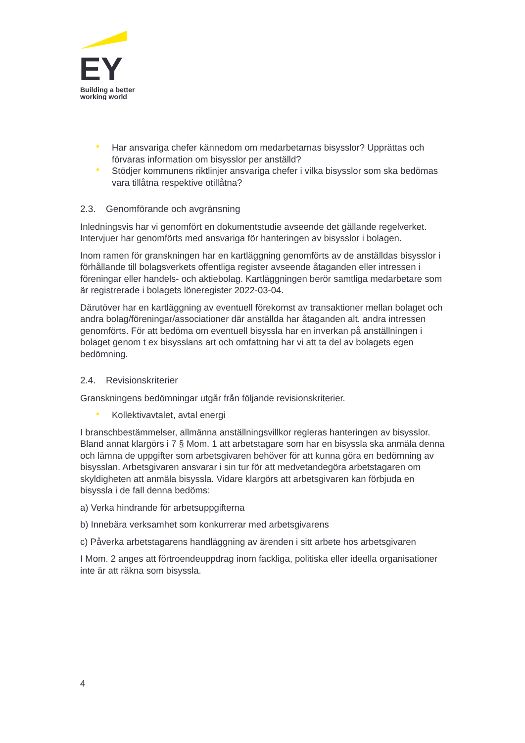EY
Building a better
working world
• Har ansvariga chefer kännedom om medarbetarnas bisysslor? Upprättas och förvaras information om bisysslor per anställd?
• Stödjer kommunens riktlinjer ansvariga chefer i vilka bisysslor som ska bedömas vara tillåtna respektive otillåtna?
2.3. Genomförande och avgränsning
Inledningsvis har vi genomfört en dokumentstudie avseende det gällande regelverket. Intervjuer har genomförts med ansvariga för hanteringen av bisysslor i bolagen.
Inom ramen för granskningen har en kartläggning genomförts av de anställdas bisysslor i förhållande till bolagsverkets offentliga register avseende åtaganden eller intressen i föreningar eller handels- och aktiebolag. Kartläggningen berör samtliga medarbetare som är registrerade i bolagets löneregister 2022-03-04.
Därutöver har en kartläggning av eventuell förekomst av transaktioner mellan bolaget och andra bolag/föreningar/associationer där anställda har åtaganden alt. andra intressen genomförts. För att bedöma om eventuell bisyssla har en inverkan på anställningen i bolaget genom t ex bisysslans art och omfattning har vi att ta del av bolagets egen bedömning.
2.4. Revisionskriterier
Granskningens bedömningar utgår från följande revisionskriterier.
• Kollektivavtalet, avtal energi
I branschbestämmelser, allmänna anställningsvillkor regleras hanteringen av bisysslor. Bland annat klargörs i 7 § Mom. 1 att arbetstagare som har en bisyssla ska anmäla denna och lämna de uppgifter som arbetsgivaren behöver för att kunna göra en bedömning av bisysslan. Arbetsgivaren ansvarar i sin tur för att medvetandegöra arbetstagaren om skyldigheten att anmäla bisyssla. Vidare klargörs att arbetsgivaren kan förbjuda en bisyssla i de fall denna bedöms:
a) Verka hindrande för arbetsuppgifterna
b) Innebära verksamhet som konkurrerar med arbetsgivarens
c) Påverka arbetstagarens handläggning av ärenden i sitt arbete hos arbetsgivaren
I Mom. 2 anges att förtroendeuppdrag inom fackliga, politiska eller ideella organisationer inte är att räkna som bisyssla.
4